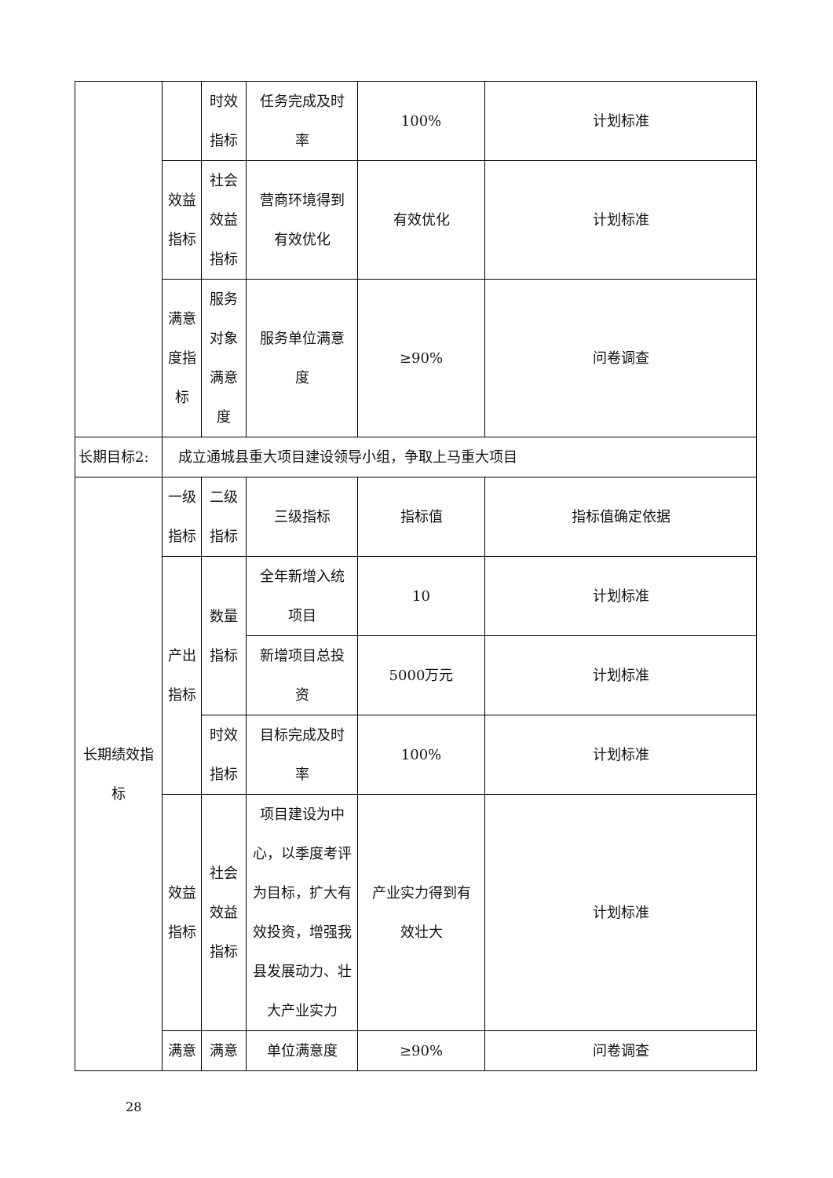| | | 时效 指标 | 任务完成及时 率 | 100% | 计划标准 |
| | 效益 指标 | 社会 效益 指标 | 营商环境得到 有效优化 | 有效优化 | 计划标准 |
| | 满意 度指 标 | 服务 对象 满意 度 | 服务单位满意 度 | ≥90% | 问卷调查 |
| 长期目标2: | 成立通城县重大项目建设领导小组，争取上马重大项目 | | | | |
| 长期绩效指 标 | 一级 指标 | 二级 指标 | 三级指标 | 指标值 | 指标值确定依据 |
| | 产出 指标 | 数量 指标 | 全年新增入统 项目 | 10 | 计划标准 |
| | | | 新增项目总投 资 | 5000万元 | 计划标准 |
| | | 时效 指标 | 目标完成及时 率 | 100% | 计划标准 |
| | 效益 指标 | 社会 效益 指标 | 项目建设为中 心，以季度考评 为目标，扩大有 效投资，增强我 县发展动力、壮 大产业实力 | 产业实力得到有 效壮大 | 计划标准 |
| | 满意 | 满意 | 单位满意度 | ≥90% | 问卷调查 |
28